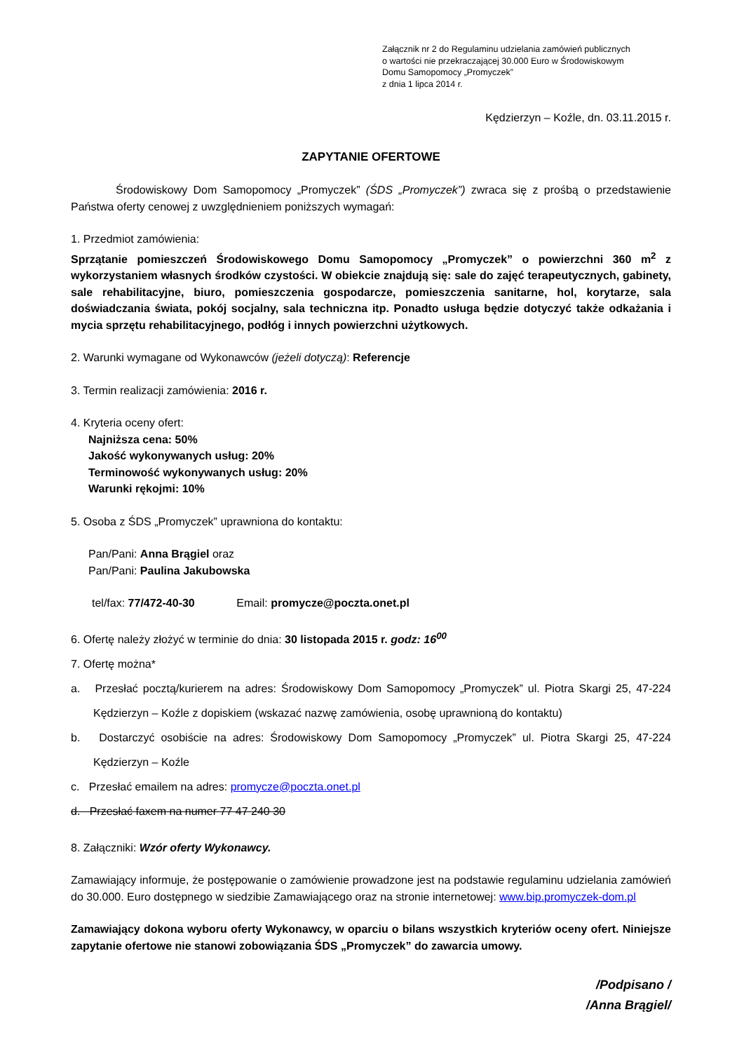Załącznik nr 2 do Regulaminu udzielania zamówień publicznych
o wartości nie przekraczającej 30.000 Euro w Środowiskowym
Domu Samopomocy „Promyczek”
z dnia 1 lipca 2014 r.
Kędzierzyn – Koźle, dn. 03.11.2015 r.
ZAPYTANIE OFERTOWE
Środowiskowy Dom Samopomocy „Promyczek” (ŚDS „Promyczek”) zwraca się z prośbą o przedstawienie Państwa oferty cenowej z uwzględnieniem poniższych wymagań:
1. Przedmiot zamówienia:
Sprzątanie pomieszczeń Środowiskowego Domu Samopomocy „Promyczek” o powierzchni 360 m<sup>2</sup> z wykorzystaniem własnych środków czystości. W obiekcie znajdują się: sale do zajęć terapeutycznych, gabinety, sale rehabilitacyjne, biuro, pomieszczenia gospodarcze, pomieszczenia sanitarne, hol, korytarze, sala doświadczania świata, pokój socjalny, sala techniczna itp. Ponadto usługa będzie dotyczyć także odkażania i mycia sprzętu rehabilitacyjnego, podłóg i innych powierzchni użytkowych.
2. Warunki wymagane od Wykonawców (jeżeli dotyczą): Referencje
3. Termin realizacji zamówienia: 2016 r.
4. Kryteria oceny ofert:
Najniższa cena: 50%
Jakość wykonywanych usług: 20%
Terminowość wykonywanych usług: 20%
Warunki rękojmi: 10%
5. Osoba z ŚDS „Promyczek” uprawniona do kontaktu:
Pan/Pani: Anna Brągiel oraz
Pan/Pani: Paulina Jakubowska
tel/fax: 77/472-40-30 Email: promycze@poczta.onet.pl
6. Ofertę należy złożyć w terminie do dnia: 30 listopada 2015 r. godz: 16<sup>00</sup>
7. Ofertę można*
a. Przesłać pocztą/kurierem na adres: Środowiskowy Dom Samopomocy „Promyczek” ul. Piotra Skargi 25, 47-224 Kędzierzyn – Koźle z dopiskiem (wskazać nazwę zamówienia, osobę uprawnioną do kontaktu)
b. Dostarczyć osobiście na adres: Środowiskowy Dom Samopomocy „Promyczek” ul. Piotra Skargi 25, 47-224 Kędzierzyn – Koźle
c. Przesłać emailem na adres: promycze@poczta.onet.pl
d. Przesłać faxem na numer 77 47 240 30
8. Załączniki: Wzór oferty Wykonawcy.
Zamawiający informuje, że postępowanie o zamówienie prowadzone jest na podstawie regulaminu udzielania zamówień do 30.000. Euro dostępnego w siedzibie Zamawiającego oraz na stronie internetowej: www.bip.promyczek-dom.pl
Zamawiający dokona wyboru oferty Wykonawcy, w oparciu o bilans wszystkich kryteriów oceny ofert. Niniejsze zapytanie ofertowe nie stanowi zobowiązania ŚDS „Promyczek” do zawarcia umowy.
/Podpisano /
/Anna Brągiel/